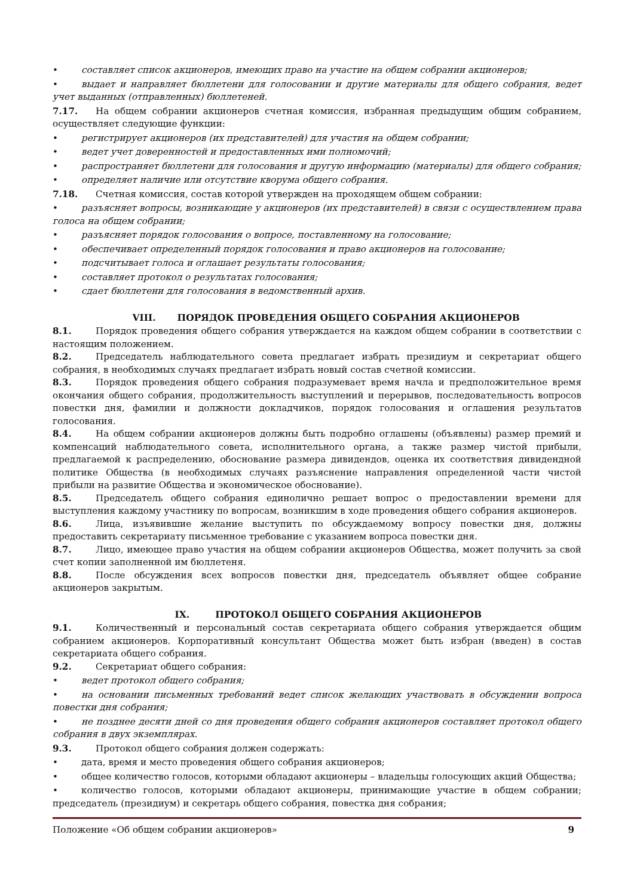• составляет список акционеров, имеющих право на участие на общем собрании акционеров;
• выдает и направляет бюллетени для голосовании и другие материалы для общего собрания, ведет учет выданных (отправленных) бюллетеней.
7.17. На общем собрании акционеров счетная комиссия, избранная предыдущим общим собранием, осуществляет следующие функции:
• регистрирует акционеров (их представителей) для участия на общем собрании;
• ведет учет доверенностей и предоставленных ими полномочий;
• распространяет бюллетени для голосования и другую информацию (материалы) для общего собрания;
• определяет наличие или отсутствие кворума общего собрания.
7.18. Счетная комиссия, состав которой утвержден на проходящем общем собрании:
• разъясняет вопросы, возникающие у акционеров (их представителей) в связи с осуществлением права голоса на общем собрании;
• разъясняет порядок голосования о вопросе, поставленному на голосование;
• обеспечивает определенный порядок голосования и право акционеров на голосование;
• подсчитывает голоса и оглашает результаты голосования;
• составляет протокол о результатах голосования;
• сдает бюллетени для голосования в ведомственный архив.
VIII. ПОРЯДОК ПРОВЕДЕНИЯ ОБЩЕГО СОБРАНИЯ АКЦИОНЕРОВ
8.1. Порядок проведения общего собрания утверждается на каждом общем собрании в соответствии с настоящим положением.
8.2. Председатель наблюдательного совета предлагает избрать президиум и секретариат общего собрания, в необходимых случаях предлагает избрать новый состав счетной комиссии.
8.3. Порядок проведения общего собрания подразумевает время начла и предположительное время окончания общего собрания, продолжительность выступлений и перерывов, последовательность вопросов повестки дня, фамилии и должности докладчиков, порядок голосования и оглашения результатов голосования.
8.4. На общем собрании акционеров должны быть подробно оглашены (объявлены) размер премий и компенсаций наблюдательного совета, исполнительного органа, а также размер чистой прибыли, предлагаемой к распределению, обоснование размера дивидендов, оценка их соответствия дивидендной политике Общества (в необходимых случаях разъяснение направления определенной части чистой прибыли на развитие Общества и экономическое обоснование).
8.5. Председатель общего собрания единолично решает вопрос о предоставлении времени для выступления каждому участнику по вопросам, возникшим в ходе проведения общего собрания акционеров.
8.6. Лица, изъявившие желание выступить по обсуждаемому вопросу повестки дня, должны предоставить секретариату письменное требование с указанием вопроса повестки дня.
8.7. Лицо, имеющее право участия на общем собрании акционеров Общества, может получить за свой счет копии заполненной им бюллетеня.
8.8. После обсуждения всех вопросов повестки дня, председатель объявляет общее собрание акционеров закрытым.
IX. ПРОТОКОЛ ОБЩЕГО СОБРАНИЯ АКЦИОНЕРОВ
9.1. Количественный и персональный состав секретариата общего собрания утверждается общим собранием акционеров. Корпоративный консультант Общества может быть избран (введен) в состав секретариата общего собрания.
9.2. Секретариат общего собрания:
• ведет протокол общего собрания;
• на основании письменных требований ведет список желающих участвовать в обсуждении вопроса повестки дня собрания;
• не позднее десяти дней со дня проведения общего собрания акционеров составляет протокол общего собрания в двух экземплярах.
9.3. Протокол общего собрания должен содержать:
• дата, время и место проведения общего собрания акционеров;
• общее количество голосов, которыми обладают акционеры – владельцы голосующих акций Общества;
• количество голосов, которыми обладают акционеры, принимающие участие в общем собрании; председатель (президиум) и секретарь общего собрания, повестка дня собрания;
Положение «Об общем собрании акционеров» 9